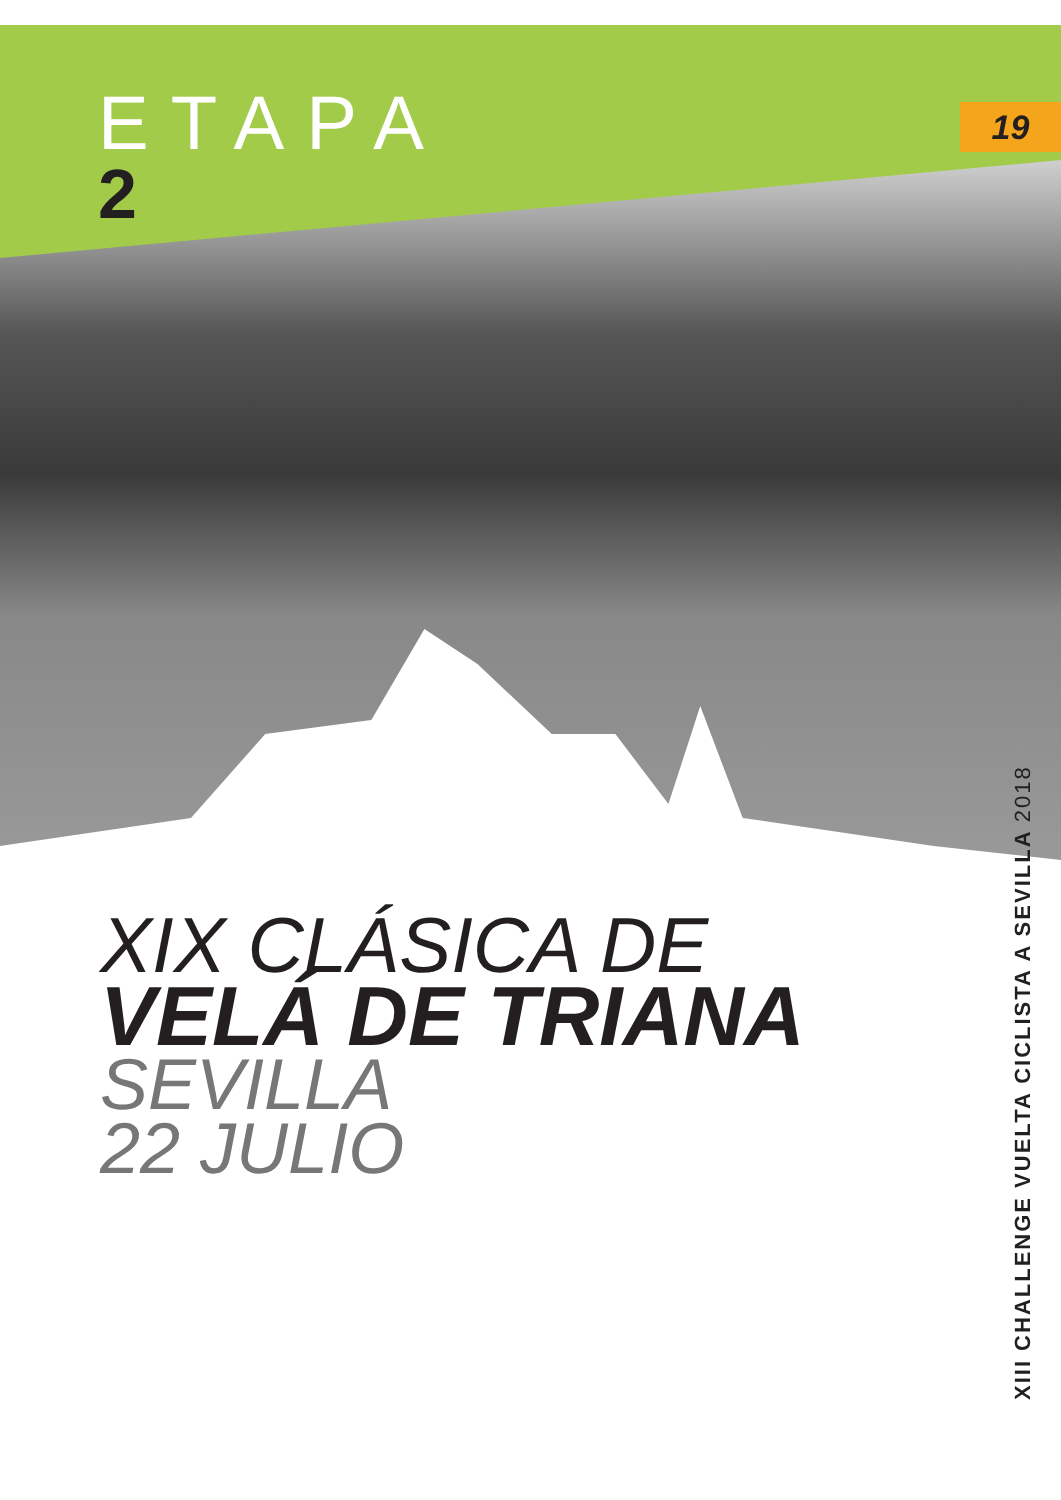ETAPA
2
19
XIX CLÁSICA DE
VELÁ DE TRIANA
SEVILLA
22 JULIO
XIII CHALLENGE VUELTA CICLISTA A SEVILLA 2018